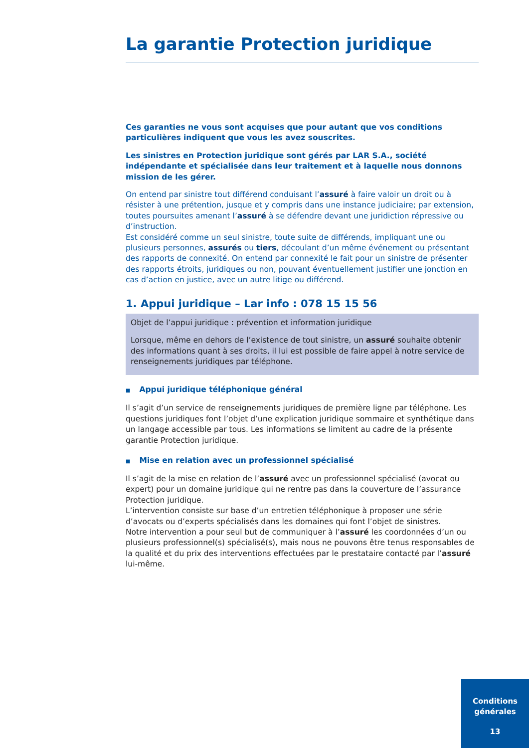La garantie Protection juridique
Ces garanties ne vous sont acquises que pour autant que vos conditions particulières indiquent que vous les avez souscrites.
Les sinistres en Protection juridique sont gérés par LAR S.A., société indépendante et spécialisée dans leur traitement et à laquelle nous donnons mission de les gérer.
On entend par sinistre tout différend conduisant l’assuré à faire valoir un droit ou à résister à une prétention, jusque et y compris dans une instance judiciaire; par extension, toutes poursuites amenant l’assuré à se défendre devant une juridiction répressive ou d’instruction.
Est considéré comme un seul sinistre, toute suite de différends, impliquant une ou plusieurs personnes, assurés ou tiers, découlant d’un même événement ou présentant des rapports de connexité. On entend par connexité le fait pour un sinistre de présenter des rapports étroits, juridiques ou non, pouvant éventuellement justifier une jonction en cas d’action en justice, avec un autre litige ou différend.
1. Appui juridique – Lar info : 078 15 15 56
Objet de l’appui juridique : prévention et information juridique
Lorsque, même en dehors de l’existence de tout sinistre, un assuré souhaite obtenir des informations quant à ses droits, il lui est possible de faire appel à notre service de renseignements juridiques par téléphone.
■ Appui juridique téléphonique général
Il s’agit d’un service de renseignements juridiques de première ligne par téléphone. Les questions juridiques font l’objet d’une explication juridique sommaire et synthétique dans un langage accessible par tous. Les informations se limitent au cadre de la présente garantie Protection juridique.
■ Mise en relation avec un professionnel spécialisé
Il s’agit de la mise en relation de l’assuré avec un professionnel spécialisé (avocat ou expert) pour un domaine juridique qui ne rentre pas dans la couverture de l’assurance Protection juridique.
L’intervention consiste sur base d’un entretien téléphonique à proposer une série d’avocats ou d’experts spécialisés dans les domaines qui font l’objet de sinistres.
Notre intervention a pour seul but de communiquer à l’assuré les coordonnées d’un ou plusieurs professionnel(s) spécialisé(s), mais nous ne pouvons être tenus responsables de la qualité et du prix des interventions effectuées par le prestataire contacté par l’assuré lui-même.
Conditions
générales
13